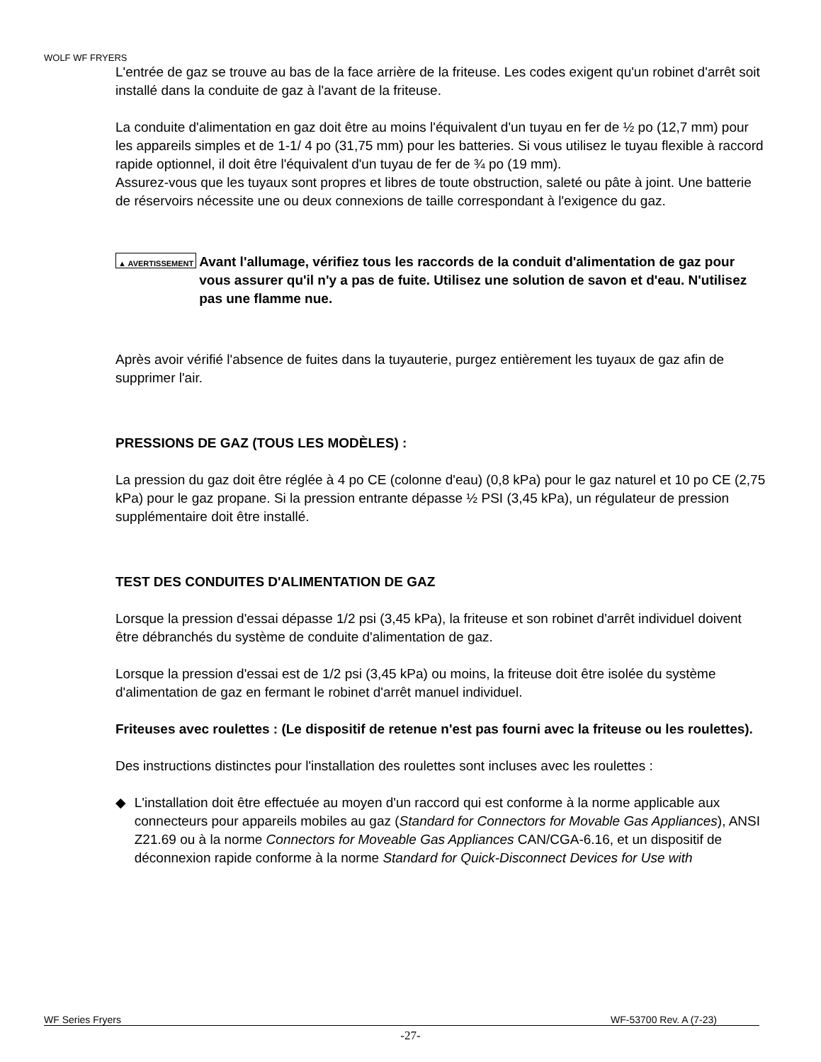WOLF WF FRYERS
L'entrée de gaz se trouve au bas de la face arrière de la friteuse. Les codes exigent qu'un robinet d'arrêt soit installé dans la conduite de gaz à l'avant de la friteuse.
La conduite d'alimentation en gaz doit être au moins l'équivalent d'un tuyau en fer de ½ po (12,7 mm) pour les appareils simples et de 1-1/ 4 po (31,75 mm) pour les batteries. Si vous utilisez le tuyau flexible à raccord rapide optionnel, il doit être l'équivalent d'un tuyau de fer de ¾ po (19 mm).
Assurez-vous que les tuyaux sont propres et libres de toute obstruction, saleté ou pâte à joint. Une batterie de réservoirs nécessite une ou deux connexions de taille correspondant à l'exigence du gaz.
▲ AVERTISSEMENT Avant l'allumage, vérifiez tous les raccords de la conduit d'alimentation de gaz pour vous assurer qu'il n'y a pas de fuite. Utilisez une solution de savon et d'eau. N'utilisez pas une flamme nue.
Après avoir vérifié l'absence de fuites dans la tuyauterie, purgez entièrement les tuyaux de gaz afin de supprimer l'air.
PRESSIONS DE GAZ (TOUS LES MODÈLES) :
La pression du gaz doit être réglée à 4 po CE (colonne d'eau) (0,8 kPa) pour le gaz naturel et 10 po CE (2,75 kPa) pour le gaz propane. Si la pression entrante dépasse ½ PSI (3,45 kPa), un régulateur de pression supplémentaire doit être installé.
TEST DES CONDUITES D'ALIMENTATION DE GAZ
Lorsque la pression d'essai dépasse 1/2 psi (3,45 kPa), la friteuse et son robinet d'arrêt individuel doivent être débranchés du système de conduite d'alimentation de gaz.
Lorsque la pression d'essai est de 1/2 psi (3,45 kPa) ou moins, la friteuse doit être isolée du système d'alimentation de gaz en fermant le robinet d'arrêt manuel individuel.
Friteuses avec roulettes : (Le dispositif de retenue n'est pas fourni avec la friteuse ou les roulettes).
Des instructions distinctes pour l'installation des roulettes sont incluses avec les roulettes :
◆ L'installation doit être effectuée au moyen d'un raccord qui est conforme à la norme applicable aux connecteurs pour appareils mobiles au gaz (Standard for Connectors for Movable Gas Appliances), ANSI Z21.69 ou à la norme Connectors for Moveable Gas Appliances CAN/CGA-6.16, et un dispositif de déconnexion rapide conforme à la norme Standard for Quick-Disconnect Devices for Use with
WF Series Fryers WF-53700 Rev. A (7-23)
-27-